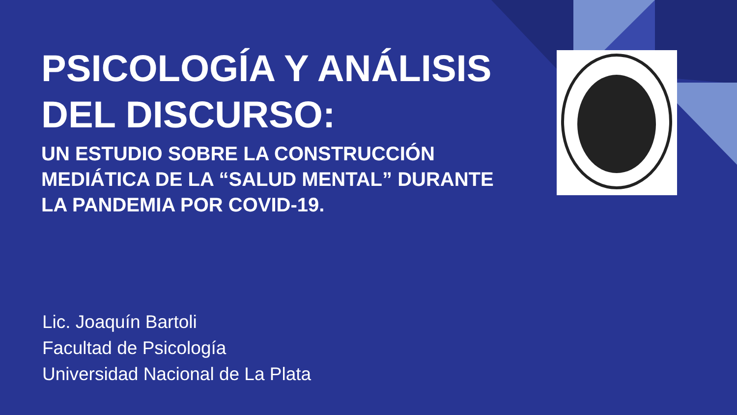PSICOLOGÍA Y ANÁLISIS DEL DISCURSO:
UN ESTUDIO SOBRE LA CONSTRUCCIÓN MEDIÁTICA DE LA “SALUD MENTAL” DURANTE LA PANDEMIA POR COVID-19.
Lic. Joaquín Bartoli
Facultad de Psicología
Universidad Nacional de La Plata